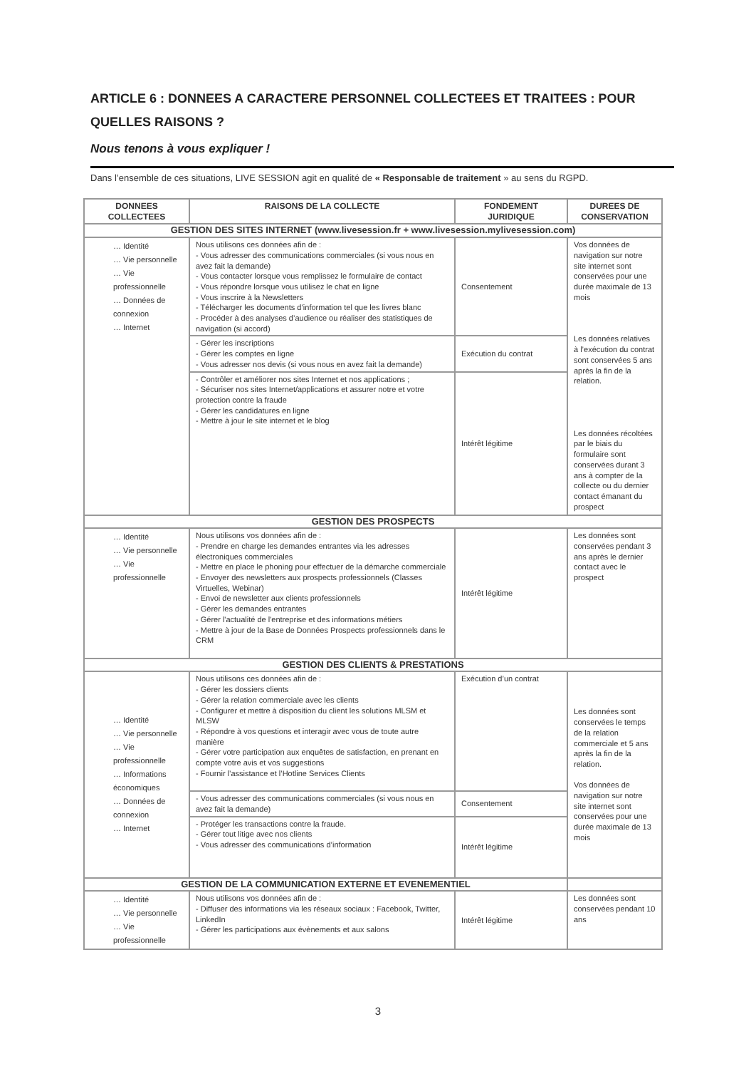ARTICLE 6 : DONNEES A CARACTERE PERSONNEL COLLECTEES ET TRAITEES : POUR QUELLES RAISONS ?
Nous tenons à vous expliquer !
Dans l’ensemble de ces situations, LIVE SESSION agit en qualité de « Responsable de traitement » au sens du RGPD.
| DONNEES COLLECTEES | RAISONS DE LA COLLECTE | FONDEMENT JURIDIQUE | DUREES DE CONSERVATION |
| --- | --- | --- | --- |
| GESTION DES SITES INTERNET (www.livesession.fr + www.livesession.mylivesession.com) | | | |
| … Identité … Vie personnelle … Vie professionnelle … Données de connexion … Internet | Nous utilisons ces données afin de : - Vous adresser des communications commerciales (si vous nous en avez fait la demande) - Vous contacter lorsque vous remplissez le formulaire de contact - Vous répondre lorsque vous utilisez le chat en ligne - Vous inscrire à la Newsletters - Télécharger les documents d’information tel que les livres blanc - Procéder à des analyses d’audience ou réaliser des statistiques de navigation (si accord) | Consentement | Vos données de navigation sur notre site internet sont conservées pour une durée maximale de 13 mois Les données relatives à l’exécution du contrat sont conservées 5 ans après la fin de la relation. Les données récoltées par le biais du formulaire sont conservées durant 3 ans à compter de la collecte ou du dernier contact émanant du prospect |
| | - Gérer les inscriptions - Gérer les comptes en ligne - Vous adresser nos devis (si vous nous en avez fait la demande) | Exécution du contrat | |
| | - Contrôler et améliorer nos sites Internet et nos applications ; - Sécuriser nos sites Internet/applications et assurer notre et votre protection contre la fraude - Gérer les candidatures en ligne - Mettre à jour le site internet et le blog | Intérêt légitime | |
| GESTION DES PROSPECTS | | | |
| … Identité … Vie personnelle … Vie professionnelle | Nous utilisons vos données afin de : - Prendre en charge les demandes entrantes via les adresses électroniques commerciales - Mettre en place le phoning pour effectuer de la démarche commerciale - Envoyer des newsletters aux prospects professionnels (Classes Virtuelles, Webinar) - Envoi de newsletter aux clients professionnels - Gérer les demandes entrantes - Gérer l'actualité de l'entreprise et des informations métiers - Mettre à jour de la Base de Données Prospects professionnels dans le CRM | Intérêt légitime | Les données sont conservées pendant 3 ans après le dernier contact avec le prospect |
| GESTION DES CLIENTS & PRESTATIONS | | | |
| … Identité … Vie personnelle … Vie professionnelle … Informations économiques … Données de connexion … Internet | Nous utilisons ces données afin de : - Gérer les dossiers clients - Gérer la relation commerciale avec les clients - Configurer et mettre à disposition du client les solutions MLSM et MLSW - Répondre à vos questions et interagir avec vous de toute autre manière - Gérer votre participation aux enquêtes de satisfaction, en prenant en compte votre avis et vos suggestions - Fournir l’assistance et l’Hotline Services Clients | Exécution d’un contrat | Les données sont conservées le temps de la relation commerciale et 5 ans après la fin de la relation. Vos données de navigation sur notre site internet sont conservées pour une durée maximale de 13 mois |
| | - Vous adresser des communications commerciales (si vous nous en avez fait la demande) | Consentement | |
| | - Protéger les transactions contre la fraude. - Gérer tout litige avec nos clients - Vous adresser des communications d’information | Intérêt légitime | |
| GESTION DE LA COMMUNICATION EXTERNE ET EVENEMENTIEL | | | |
| … Identité … Vie personnelle … Vie professionnelle | Nous utilisons vos données afin de : - Diffuser des informations via les réseaux sociaux : Facebook, Twitter, LinkedIn - Gérer les participations aux évènements et aux salons | Intérêt légitime | Les données sont conservées pendant 10 ans |
3